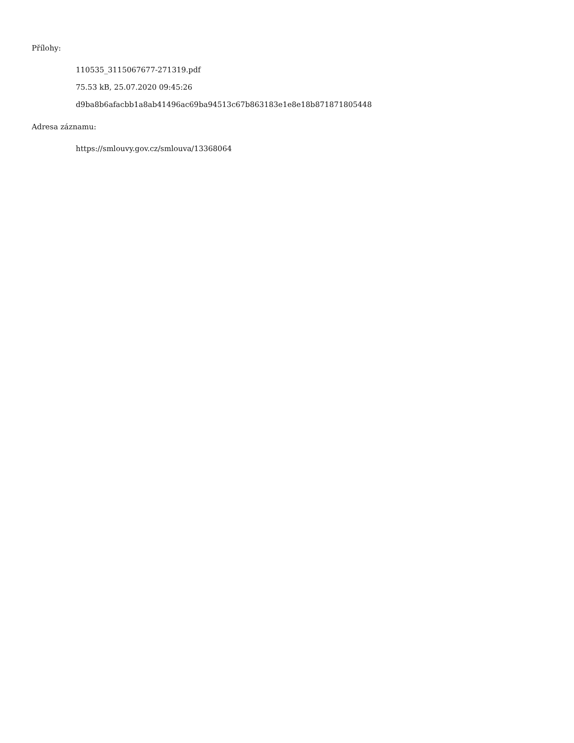Přílohy:
110535_3115067677-271319.pdf
75.53 kB, 25.07.2020 09:45:26
d9ba8b6afacbb1a8ab41496ac69ba94513c67b863183e1e8e18b871871805448
Adresa záznamu:
https://smlouvy.gov.cz/smlouva/13368064